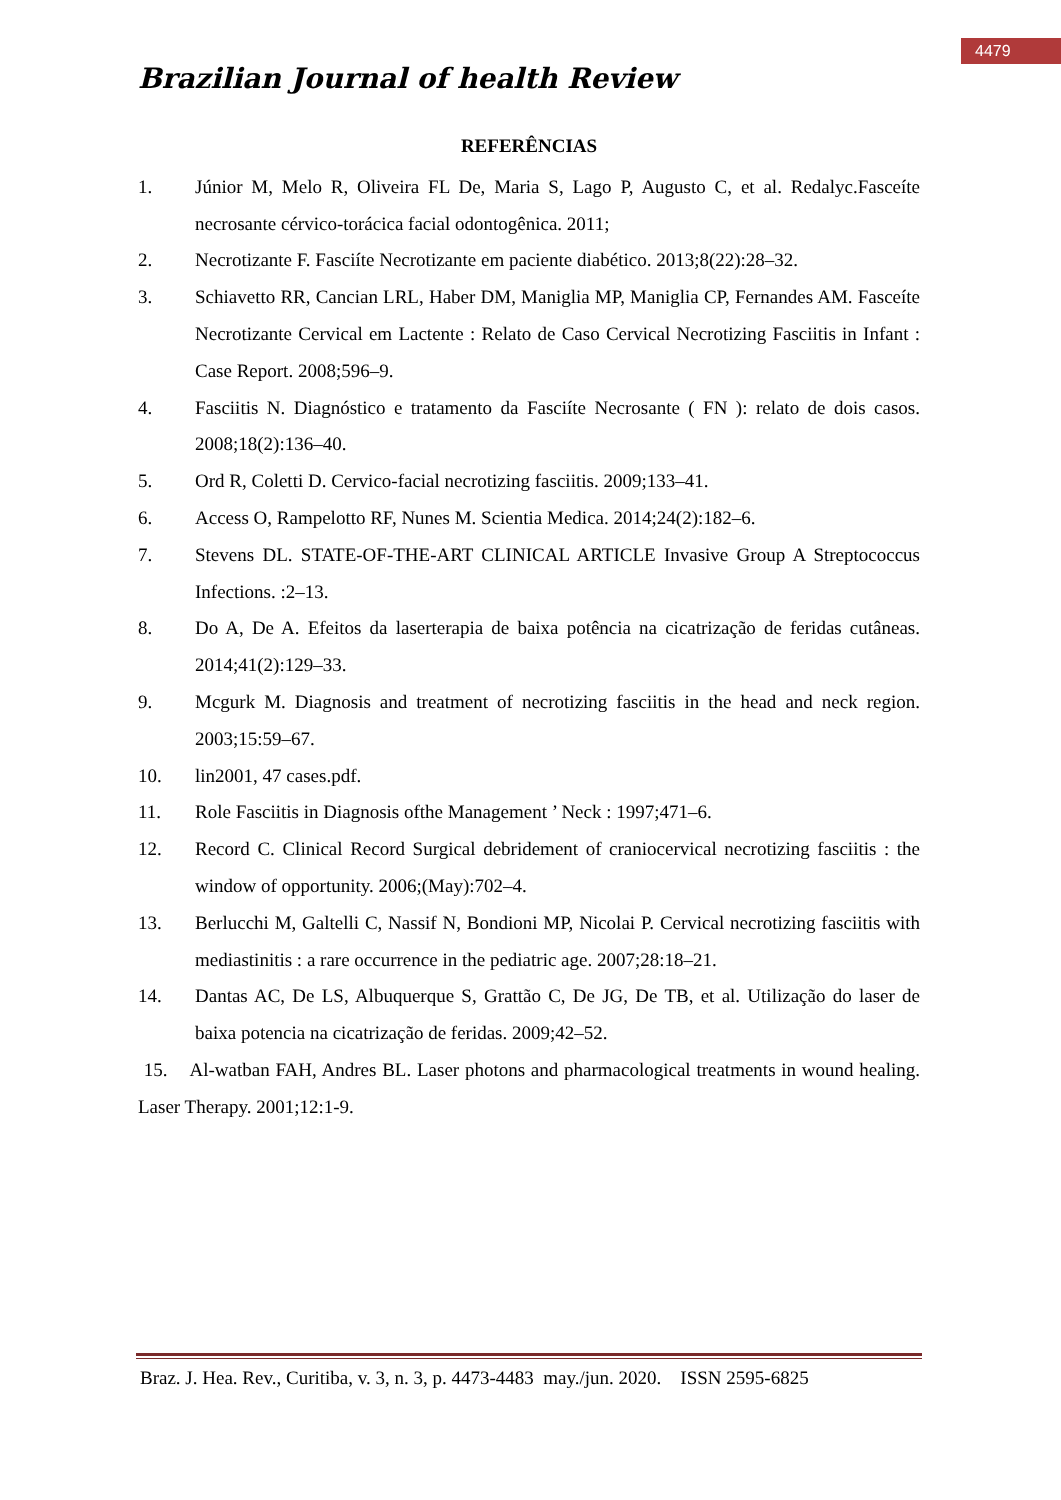4479
Brazilian Journal of health Review
REFERÊNCIAS
1. Júnior M, Melo R, Oliveira FL De, Maria S, Lago P, Augusto C, et al. Redalyc.Fasceíte necrosante cérvico-torácica facial odontogênica. 2011;
2. Necrotizante F. Fasciíte Necrotizante em paciente diabético. 2013;8(22):28–32.
3. Schiavetto RR, Cancian LRL, Haber DM, Maniglia MP, Maniglia CP, Fernandes AM. Fasceíte Necrotizante Cervical em Lactente : Relato de Caso Cervical Necrotizing Fasciitis in Infant : Case Report. 2008;596–9.
4. Fasciitis N. Diagnóstico e tratamento da Fasciíte Necrosante ( FN ): relato de dois casos. 2008;18(2):136–40.
5. Ord R, Coletti D. Cervico-facial necrotizing fasciitis. 2009;133–41.
6. Access O, Rampelotto RF, Nunes M. Scientia Medica. 2014;24(2):182–6.
7. Stevens DL. STATE-OF-THE-ART CLINICAL ARTICLE Invasive Group A Streptococcus Infections. :2–13.
8. Do A, De A. Efeitos da laserterapia de baixa potência na cicatrização de feridas cutâneas. 2014;41(2):129–33.
9. Mcgurk M. Diagnosis and treatment of necrotizing fasciitis in the head and neck region. 2003;15:59–67.
10. lin2001, 47 cases.pdf.
11. Role Fasciitis in Diagnosis ofthe Management ’ Neck : 1997;471–6.
12. Record C. Clinical Record Surgical debridement of craniocervical necrotizing fasciitis : the window of opportunity. 2006;(May):702–4.
13. Berlucchi M, Galtelli C, Nassif N, Bondioni MP, Nicolai P. Cervical necrotizing fasciitis with mediastinitis : a rare occurrence in the pediatric age. 2007;28:18–21.
14. Dantas AC, De LS, Albuquerque S, Grattão C, De JG, De TB, et al. Utilização do laser de baixa potencia na cicatrização de feridas. 2009;42–52.
15. Al-watban FAH, Andres BL. Laser photons and pharmacological treatments in wound healing. Laser Therapy. 2001;12:1-9.
Braz. J. Hea. Rev., Curitiba, v. 3, n. 3, p. 4473-4483 may./jun. 2020. ISSN 2595-6825